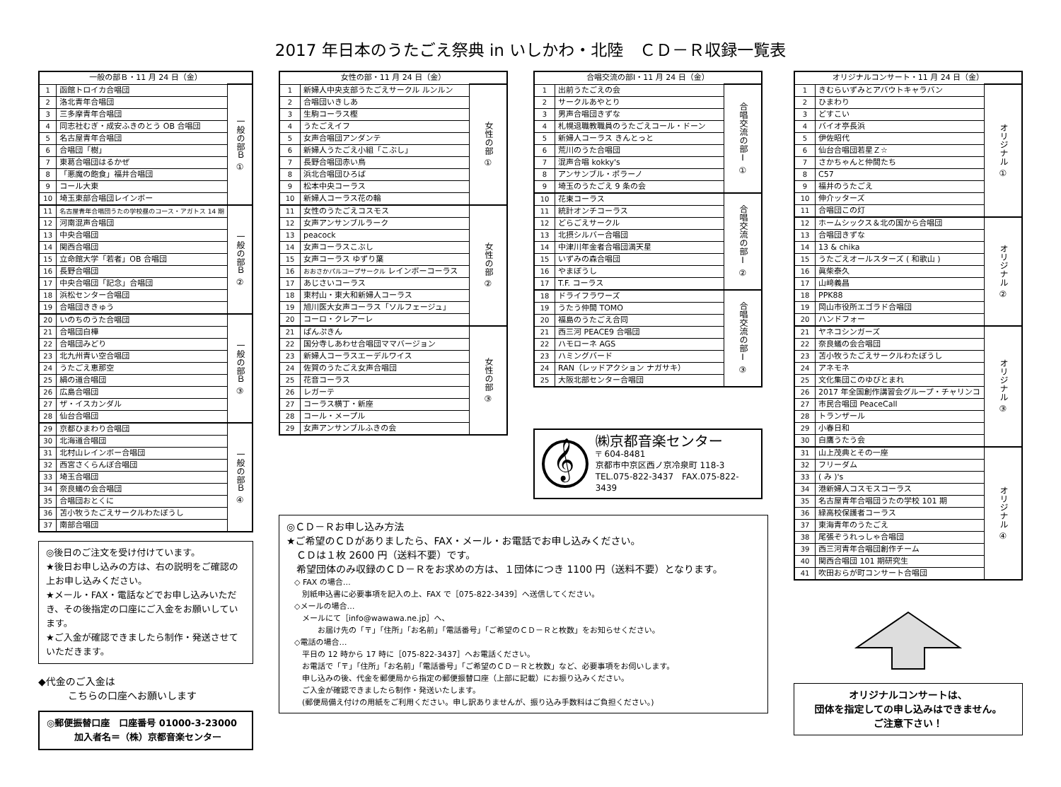2017 年日本のうたごえ祭典 in いしかわ・北陸　ＣＤ－Ｒ収録一覧表
| 一般の部Ｂ・11 月 24 日（金） | | |
| --- | --- | --- |
| 1 | 函館トロイカ合唱団 | 一般の部Ｂ ① |
| 2 | 洛北青年合唱団 | |
| 3 | 三多摩青年合唱団 | |
| 4 | 同志社むぎ・成安ふきのとう OB 合唱団 | |
| 5 | 名古屋青年合唱団 | |
| 6 | 合唱団「樹」 | |
| 7 | 東葛合唱団はるかぜ | |
| 8 | 「悪魔の飽食」福井合唱団 | |
| 9 | コール大東 | |
| 10 | 埼玉東部合唱団レインボー | |
| 11 | 名古屋青年合唱団うたの学校昼のコース・アガトス 14 期 | 一般の部Ｂ ② |
| 12 | 河南混声合唱団 | |
| 13 | 中央合唱団 | |
| 14 | 関西合唱団 | |
| 15 | 立命館大学「若者」OB 合唱団 | |
| 16 | 長野合唱団 | |
| 17 | 中央合唱団「記念」合唱団 | |
| 18 | 浜松センター合唱団 | |
| 19 | 合唱団ききゅう | |
| 20 | いのちのうた合唱団 | 一般の部Ｂ ③ |
| 21 | 合唱団白樺 | |
| 22 | 合唱団みどり | |
| 23 | 北九州青い空合唱団 | |
| 24 | うたごえ恵那空 | |
| 25 | 絹の道合唱団 | |
| 26 | 広島合唱団 | |
| 27 | ザ・イスカンダル | |
| 28 | 仙台合唱団 | |
| 29 | 京都ひまわり合唱団 | 一般の部Ｂ ④ |
| 30 | 北海道合唱団 | |
| 31 | 北村山レインボー合唱団 | |
| 32 | 西宮さくらんぼ合唱団 | |
| 33 | 埼玉合唱団 | |
| 34 | 奈良蟻の会合唱団 | |
| 35 | 合唱団おとくに | |
| 36 | 苫小牧うたごえサークルわたぼうし | |
| 37 | 南部合唱団 | |
◎後日のご注文を受け付けています。
★後日お申し込みの方は、右の説明をご確認の上お申し込みください。
★メール・FAX・電話などでお申し込みいただき、その後指定の口座にご入金をお願いしています。
★ご入金が確認できましたら制作・発送させていただきます。
◆代金のご入金は
　　　こちらの口座へお願いします
◎郵便振替口座　口座番号 01000-3-23000
　　　加入者名＝（株）京都音楽センター
| 女性の部・11 月 24 日（金） | | |
| --- | --- | --- |
| 1 | 新婦人中央支部うたごえサークル ルンルン | 女性の部 ① |
| 2 | 合唱団いきしあ | |
| 3 | 生駒コーラス樫 | |
| 4 | うたごえイフ | |
| 5 | 女声合唱団アンダンテ | |
| 6 | 新婦人うたごえ小組「こぶし」 | |
| 7 | 長野合唱団赤い鳥 | |
| 8 | 浜北合唱団ひろば | |
| 9 | 松本中央コーラス | |
| 10 | 新婦人コーラス花の輪 | |
| 11 | 女性のうたごえコスモス | 女性の部 ② |
| 12 | 女声アンサンブルラーク | |
| 13 | peacock | |
| 14 | 女声コーラスこぶし | |
| 15 | 女声コーラス ゆずり葉 | |
| 16 | おおさかパルコープサークル レインボーコーラス | |
| 17 | あじさいコーラス | |
| 18 | 東村山・東大和新婦人コーラス | |
| 19 | 旭川医大女声コーラス「ソルフェージュ」 | |
| 20 | コーロ・クレアーレ | |
| 21 | ぱんぷきん | 女性の部 ③ |
| 22 | 国分寺しあわせ合唱団ママバージョン | |
| 23 | 新婦人コーラスエーデルワイス | |
| 24 | 佐賀のうたごえ女声合唱団 | |
| 25 | 花音コーラス | |
| 26 | レガーテ | |
| 27 | コーラス横丁・新座 | |
| 28 | コール・メープル | |
| 29 | 女声アンサンブルふきの会 | |
| 合唱交流の部Ⅰ・11 月 24 日（金） | | |
| --- | --- | --- |
| 1 | 出前うたごえの会 | 合唱交流の部Ⅰ ① |
| 2 | サークルあやとり | |
| 3 | 男声合唱団きずな | |
| 4 | 札幌退職教職員のうたごえコール・ドーン | |
| 5 | 新婦人コーラス きんとっと | |
| 6 | 荒川のうた合唱団 | |
| 7 | 混声合唱 kokky's | |
| 8 | アンサンブル・ポラーノ | |
| 9 | 埼玉のうたごえ 9 条の会 | |
| 10 | 花束コーラス | 合唱交流の部Ⅰ ② |
| 11 | 統計オンチコーラス | |
| 12 | どらごえサークル | |
| 13 | 北摂シルバー合唱団 | |
| 14 | 中津川年金者合唱団満天星 | |
| 15 | いずみの森合唱団 | |
| 16 | やまぼうし | |
| 17 | T.F. コーラス | |
| 18 | ドライフラワーズ | 合唱交流の部Ⅰ ③ |
| 19 | うたう仲間 TOMO | |
| 20 | 福島のうたごえ合同 | |
| 21 | 西三河 PEACE9 合唱団 | |
| 22 | ハモローネ AGS | |
| 23 | ハミングバード | |
| 24 | RAN（レッドアクション ナガサキ） | |
| 25 | 大阪北部センター合唱団 | |
𝄞
㈱京都音楽センター
〒 604-8481
京都市中京区西ノ京冷泉町 118-3
TEL.075-822-3437　FAX.075-822-3439
◎ＣＤ－Ｒお申し込み方法
★ご希望のＣＤがありましたら、FAX・メール・お電話でお申し込みください。
　ＣＤは１枚 2600 円（送料不要）です。
　希望団体のみ収録のＣＤ－Ｒをお求めの方は、１団体につき 1100 円（送料不要）となります。
　◇ FAX の場合…
　　別紙申込書に必要事項を記入の上、FAX で［075-822-3439］へ送信してください。
　◇メールの場合…
　　メールにて［info@wawawa.ne.jp］へ、
　　　　お届け先の「〒」「住所」「お名前」「電話番号」「ご希望のＣＤ－Ｒと枚数」をお知らせください。
　◇電話の場合…
　　平日の 12 時から 17 時に［075-822-3437］へお電話ください。
　　お電話で「〒」「住所」「お名前」「電話番号」「ご希望のＣＤ－Ｒと枚数」など、必要事項をお伺いします。
　　申し込みの後、代金を郵便局から指定の郵便振替口座（上部に記載）にお振り込みください。
　　ご入金が確認できましたら制作・発送いたします。
　　(郵便局備え付けの用紙をご利用ください。申し訳ありませんが、振り込み手数料はご負担ください。)
| オリジナルコンサート・11 月 24 日（金） | | |
| --- | --- | --- |
| 1 | きむらいずみとアバウトキャラバン | オリジナル ① |
| 2 | ひまわり | |
| 3 | どすこい | |
| 4 | バイオ亭長浜 | |
| 5 | 伊佐昭代 | |
| 6 | 仙台合唱団若星Ｚ☆ | |
| 7 | さかちゃんと仲間たち | |
| 8 | C57 | |
| 9 | 福井のうたごえ | |
| 10 | 伸介ッターズ | |
| 11 | 合唱団この灯 | |
| 12 | ホームシックス＆北の国から合唱団 | オリジナル ② |
| 13 | 合唱団きずな | |
| 14 | 13 & chika | |
| 15 | うたごえオールスターズ ( 和歌山 ) | |
| 16 | 眞柴泰久 | |
| 17 | 山﨑義昌 | |
| 18 | PPK88 | |
| 19 | 岡山市役所エゴラド合唱団 | |
| 20 | ハンドフォー | |
| 21 | ヤネコシンガーズ | オリジナル ③ |
| 22 | 奈良蟻の会合唱団 | |
| 23 | 苫小牧うたごえサークルわたぼうし | |
| 24 | アネモネ | |
| 25 | 文化集団このゆびとまれ | |
| 26 | 2017 年全国創作講習会グループ・チャリンコ | |
| 27 | 市民合唱団 PeaceCall | |
| 28 | トランザール | |
| 29 | 小春日和 | |
| 30 | 白鷹うたう会 | |
| 31 | 山上茂典とその一座 | オリジナル ④ |
| 32 | フリーダム | |
| 33 | ( み )'s | |
| 34 | 港新婦人コスモスコーラス | |
| 35 | 名古屋青年合唱団うたの学校 101 期 | |
| 36 | 緑高校保護者コーラス | |
| 37 | 東海青年のうたごえ | |
| 38 | 尾張ぞうれっしゃ合唱団 | |
| 39 | 西三河青年合唱団創作チーム | |
| 40 | 関西合唱団 101 期研究生 | |
| 41 | 吹田おらが町コンサート合唱団 | |
オリジナルコンサートは、
団体を指定しての申し込みはできません。
ご注意下さい！